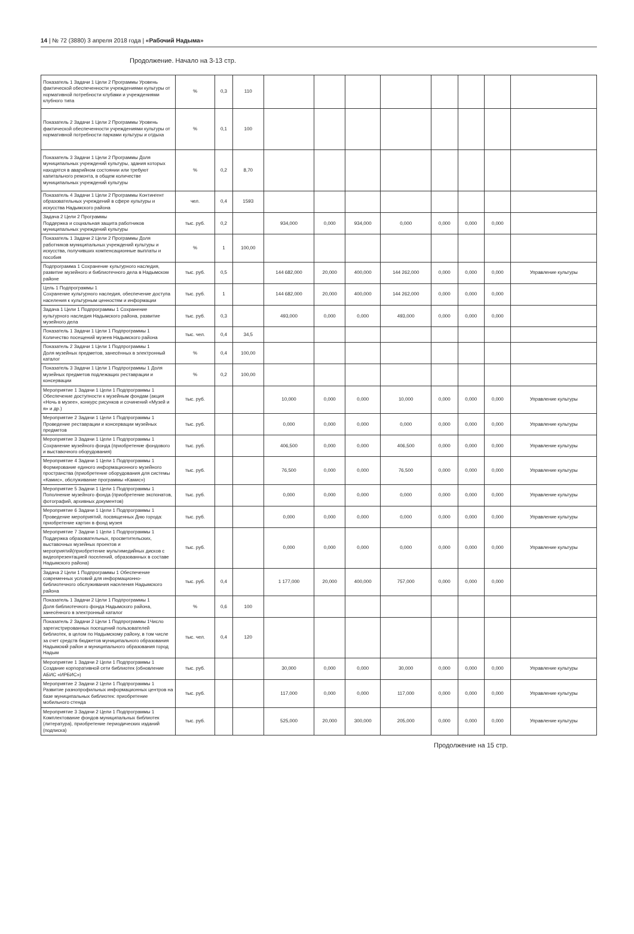14 | № 72 (3880) 3 апреля 2018 года | «Рабочий Надыма»
Продолжение. Начало на 3-13 стр.
| Показатель 1 Задачи 1 Цели 2 Программы Уровень фактической обеспеченности учреждениями культуры от нормативной потребности клубами и учреждениями клубного типа | % | 0,3 | 110 | | | | | | | | |
| Показатель 2 Задачи 1 Цели 2 Программы Уровень фактической обеспеченности учреждениями культуры от нормативной потребности парками культуры и отдыха | % | 0,1 | 100 | | | | | | | | |
| Показатель 3 Задачи 1 Цели 2 Программы Доля муниципальных учреждений культуры, здания которых находятся в аварийном состоянии или требуют капитального ремонта, в общем количестве муниципальных учреждений культуры | % | 0,2 | 8,70 | | | | | | | | |
| Показатель 4 Задачи 1 Цели 2 Программы Контингент образовательных учреждений в сфере культуры и искусства Надымского района | чел. | 0,4 | 1593 | | | | | | | | |
| Задача 2 Цели 2 Программы Поддержка и социальная защита работников муниципальных учреждений культуры | тыс. руб. | 0,2 | | 934,000 | 0,000 | 934,000 | 0,000 | 0,000 | 0,000 | 0,000 | |
| Показатель 1 Задачи 2 Цели 2 Программы Доля работников муниципальных учреждений культуры и искусства, получивших компенсационные выплаты и пособия | % | 1 | 100,00 | | | | | | | | |
| Подпрограмма 1 Сохранение культурного наследия, развитие музейного и библиотечного дела в Надымском районе | тыс. руб. | 0,5 | | 144 682,000 | 20,000 | 400,000 | 144 262,000 | 0,000 | 0,000 | 0,000 | Управление культуры |
| Цель 1 Подпрограммы 1 Сохранение культурного наследия, обеспечение доступа населения к культурным ценностям и информации | тыс. руб. | 1 | | 144 682,000 | 20,000 | 400,000 | 144 262,000 | 0,000 | 0,000 | 0,000 | |
| Задача 1 Цели 1 Подпрограммы 1 Сохранение культурного наследия Надымского района, развитие музейного дела | тыс. руб. | 0,3 | | 493,000 | 0,000 | 0,000 | 493,000 | 0,000 | 0,000 | 0,000 | |
| Показатель 1 Задачи 1 Цели 1 Подпрограммы 1 Количество посещений музеев Надымского района | тыс. чел. | 0,4 | 34,5 | | | | | | | | |
| Показатель 2 Задачи 1 Цели 1 Подпрограммы 1 Доля музейных предметов, занесённых в электронный каталог | % | 0,4 | 100,00 | | | | | | | | |
| Показатель 3 Задачи 1 Цели 1 Подпрограммы 1 Доля музейных предметов подлежащих реставрации и консервации | % | 0,2 | 100,00 | | | | | | | | |
| Мероприятие 1 Задачи 1 Цели 1 Подпрограммы 1 Обеспечение доступности к музейным фондам (акция «Ночь в музее», конкурс рисунков и сочинений «Музей и я» и др.) | тыс. руб. | | | 10,000 | 0,000 | 0,000 | 10,000 | 0,000 | 0,000 | 0,000 | Управление культуры |
| Мероприятие 2 Задачи 1 Цели 1 Подпрограммы 1 Проведение реставрации и консервации музейных предметов | тыс. руб. | | | 0,000 | 0,000 | 0,000 | 0,000 | 0,000 | 0,000 | 0,000 | Управление культуры |
| Мероприятие 3 Задачи 1 Цели 1 Подпрограммы 1 Сохранение музейного фонда (приобретение фондового и выставочного оборудования) | тыс. руб. | | | 406,500 | 0,000 | 0,000 | 406,500 | 0,000 | 0,000 | 0,000 | Управление культуры |
| Мероприятие 4 Задачи 1 Цели 1 Подпрограммы 1 Формирование единого информационного музейного пространства (приобретение оборудования для системы «Камис», обслуживание программы «Камис») | тыс. руб. | | | 76,500 | 0,000 | 0,000 | 76,500 | 0,000 | 0,000 | 0,000 | Управление культуры |
| Мероприятие 5 Задачи 1 Цели 1 Подпрограммы 1 Пополнение музейного фонда (приобретение экспонатов, фотографий, архивных документов) | тыс. руб. | | | 0,000 | 0,000 | 0,000 | 0,000 | 0,000 | 0,000 | 0,000 | Управление культуры |
| Мероприятие 6 Задачи 1 Цели 1 Подпрограммы 1 Проведение мероприятий, посвященных Дню города: приобретение картин в фонд музея | тыс. руб. | | | 0,000 | 0,000 | 0,000 | 0,000 | 0,000 | 0,000 | 0,000 | Управление культуры |
| Мероприятие 7 Задачи 1 Цели 1 Подпрограммы 1 Поддержка образовательных, просветительских, выставочных музейных проектов и мероприятий(приобретение мультимедийных дисков с видеопрезентацией поселений, образованных в составе Надымского района) | тыс. руб. | | | 0,000 | 0,000 | 0,000 | 0,000 | 0,000 | 0,000 | 0,000 | Управление культуры |
| Задача 2 Цели 1 Подпрограммы 1 Обеспечение современных условий для информационно-библиотечного обслуживания населения Надымского района | тыс. руб. | 0,4 | | 1 177,000 | 20,000 | 400,000 | 757,000 | 0,000 | 0,000 | 0,000 | |
| Показатель 1 Задачи 2 Цели 1 Подпрограммы 1 Доля библиотечного фонда Надымского района, занесённого в электронный каталог | % | 0,6 | 100 | | | | | | | | |
| Показатель 2 Задачи 2 Цели 1 Подпрограммы 1Число зарегистрированных посещений пользователей библиотек, в целом по Надымскому району, в том числе за счет средств бюджетов муниципального образования Надымский район и муниципального образования город Надым | тыс. чел. | 0,4 | 120 | | | | | | | | |
| Мероприятие 1 Задачи 2 Цели 1 Подпрограммы 1 Создание корпоративной сети библиотек (обновление АБИС «ИРБИС») | тыс. руб. | | | 30,000 | 0,000 | 0,000 | 30,000 | 0,000 | 0,000 | 0,000 | Управление культуры |
| Мероприятие 2 Задачи 2 Цели 1 Подпрограммы 1 Развитие разнопрофильных информационных центров на базе муниципальных библиотек: приобретение мобильного стенда | тыс. руб. | | | 117,000 | 0,000 | 0,000 | 117,000 | 0,000 | 0,000 | 0,000 | Управление культуры |
| Мероприятие 3 Задачи 2 Цели 1 Подпрограммы 1 Комплектование фондов муниципальных библиотек (литература), приобретение периодических изданий (подписка) | тыс. руб. | | | 525,000 | 20,000 | 300,000 | 205,000 | 0,000 | 0,000 | 0,000 | Управление культуры |
Продолжение на 15 стр.